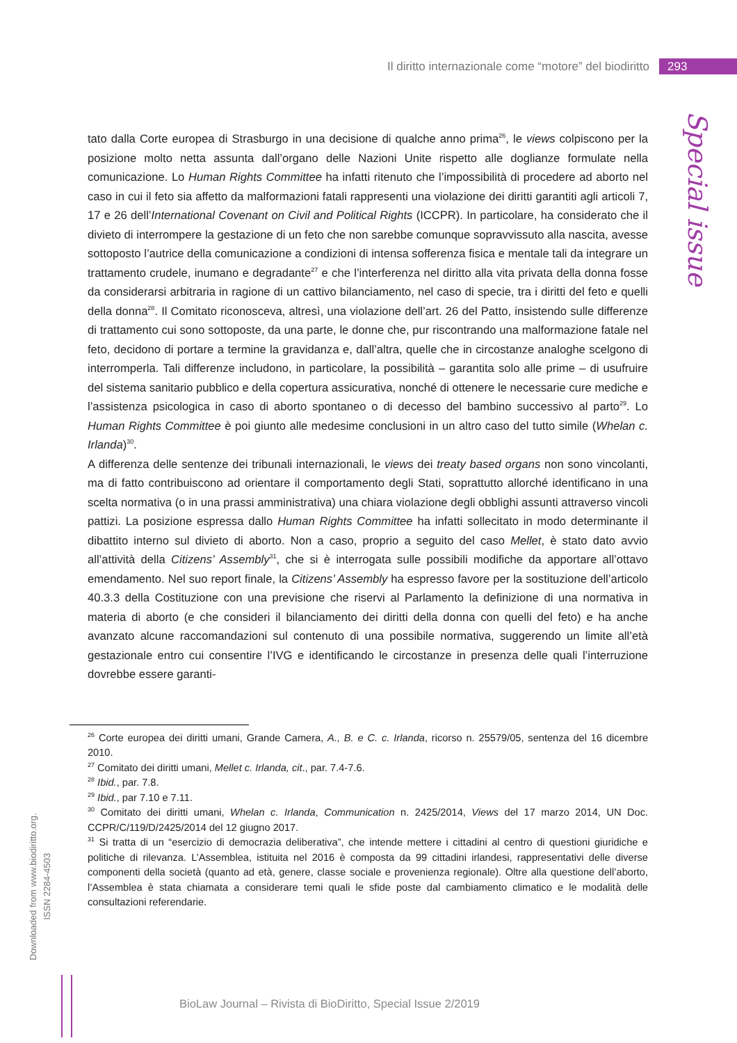Il diritto internazionale come “motore” del biodiritto 293
Special issue
tato dalla Corte europea di Strasburgo in una decisione di qualche anno prima<sup>26</sup>, le views colpiscono per la posizione molto netta assunta dall’organo delle Nazioni Unite rispetto alle doglianze formulate nella comunicazione. Lo Human Rights Committee ha infatti ritenuto che l’impossibilità di procedere ad aborto nel caso in cui il feto sia affetto da malformazioni fatali rappresenti una violazione dei diritti garantiti agli articoli 7, 17 e 26 dell’International Covenant on Civil and Political Rights (ICCPR). In particolare, ha considerato che il divieto di interrompere la gestazione di un feto che non sarebbe comunque sopravvissuto alla nascita, avesse sottoposto l’autrice della comunicazione a condizioni di intensa sofferenza fisica e mentale tali da integrare un trattamento crudele, inumano e degradante<sup>27</sup> e che l’interferenza nel diritto alla vita privata della donna fosse da considerarsi arbitraria in ragione di un cattivo bilanciamento, nel caso di specie, tra i diritti del feto e quelli della donna<sup>28</sup>. Il Comitato riconosceva, altresì, una violazione dell’art. 26 del Patto, insistendo sulle differenze di trattamento cui sono sottoposte, da una parte, le donne che, pur riscontrando una malformazione fatale nel feto, decidono di portare a termine la gravidanza e, dall’altra, quelle che in circostanze analoghe scelgono di interromperla. Tali differenze includono, in particolare, la possibilità – garantita solo alle prime – di usufruire del sistema sanitario pubblico e della copertura assicurativa, nonché di ottenere le necessarie cure mediche e l’assistenza psicologica in caso di aborto spontaneo o di decesso del bambino successivo al parto<sup>29</sup>. Lo Human Rights Committee è poi giunto alle medesime conclusioni in un altro caso del tutto simile (Whelan c. Irlanda)<sup>30</sup>.
A differenza delle sentenze dei tribunali internazionali, le views dei treaty based organs non sono vincolanti, ma di fatto contribuiscono ad orientare il comportamento degli Stati, soprattutto allorché identificano in una scelta normativa (o in una prassi amministrativa) una chiara violazione degli obblighi assunti attraverso vincoli pattizi. La posizione espressa dallo Human Rights Committee ha infatti sollecitato in modo determinante il dibattito interno sul divieto di aborto. Non a caso, proprio a seguito del caso Mellet, è stato dato avvio all’attività della Citizens’ Assembly<sup>31</sup>, che si è interrogata sulle possibili modifiche da apportare all’ottavo emendamento. Nel suo report finale, la Citizens’ Assembly ha espresso favore per la sostituzione dell’articolo 40.3.3 della Costituzione con una previsione che riservi al Parlamento la definizione di una normativa in materia di aborto (e che consideri il bilanciamento dei diritti della donna con quelli del feto) e ha anche avanzato alcune raccomandazioni sul contenuto di una possibile normativa, suggerendo un limite all’età gestazionale entro cui consentire l’IVG e identificando le circostanze in presenza delle quali l’interruzione dovrebbe essere garanti-
<sup>26</sup> Corte europea dei diritti umani, Grande Camera, A., B. e C. c. Irlanda, ricorso n. 25579/05, sentenza del 16 dicembre 2010.
<sup>27</sup> Comitato dei diritti umani, Mellet c. Irlanda, cit., par. 7.4-7.6.
<sup>28</sup> Ibid., par. 7.8.
<sup>29</sup> Ibid., par 7.10 e 7.11.
<sup>30</sup> Comitato dei diritti umani, Whelan c. Irlanda, Communication n. 2425/2014, Views del 17 marzo 2014, UN Doc. CCPR/C/119/D/2425/2014 del 12 giugno 2017.
<sup>31</sup> Si tratta di un “esercizio di democrazia deliberativa”, che intende mettere i cittadini al centro di questioni giuridiche e politiche di rilevanza. L’Assemblea, istituita nel 2016 è composta da 99 cittadini irlandesi, rappresentativi delle diverse componenti della società (quanto ad età, genere, classe sociale e provenienza regionale). Oltre alla questione dell’aborto, l’Assemblea è stata chiamata a considerare temi quali le sfide poste dal cambiamento climatico e le modalità delle consultazioni referendarie.
Downloaded from www.biodiritto.org.
ISSN 2284-4503
BioLaw Journal – Rivista di BioDiritto, Special Issue 2/2019